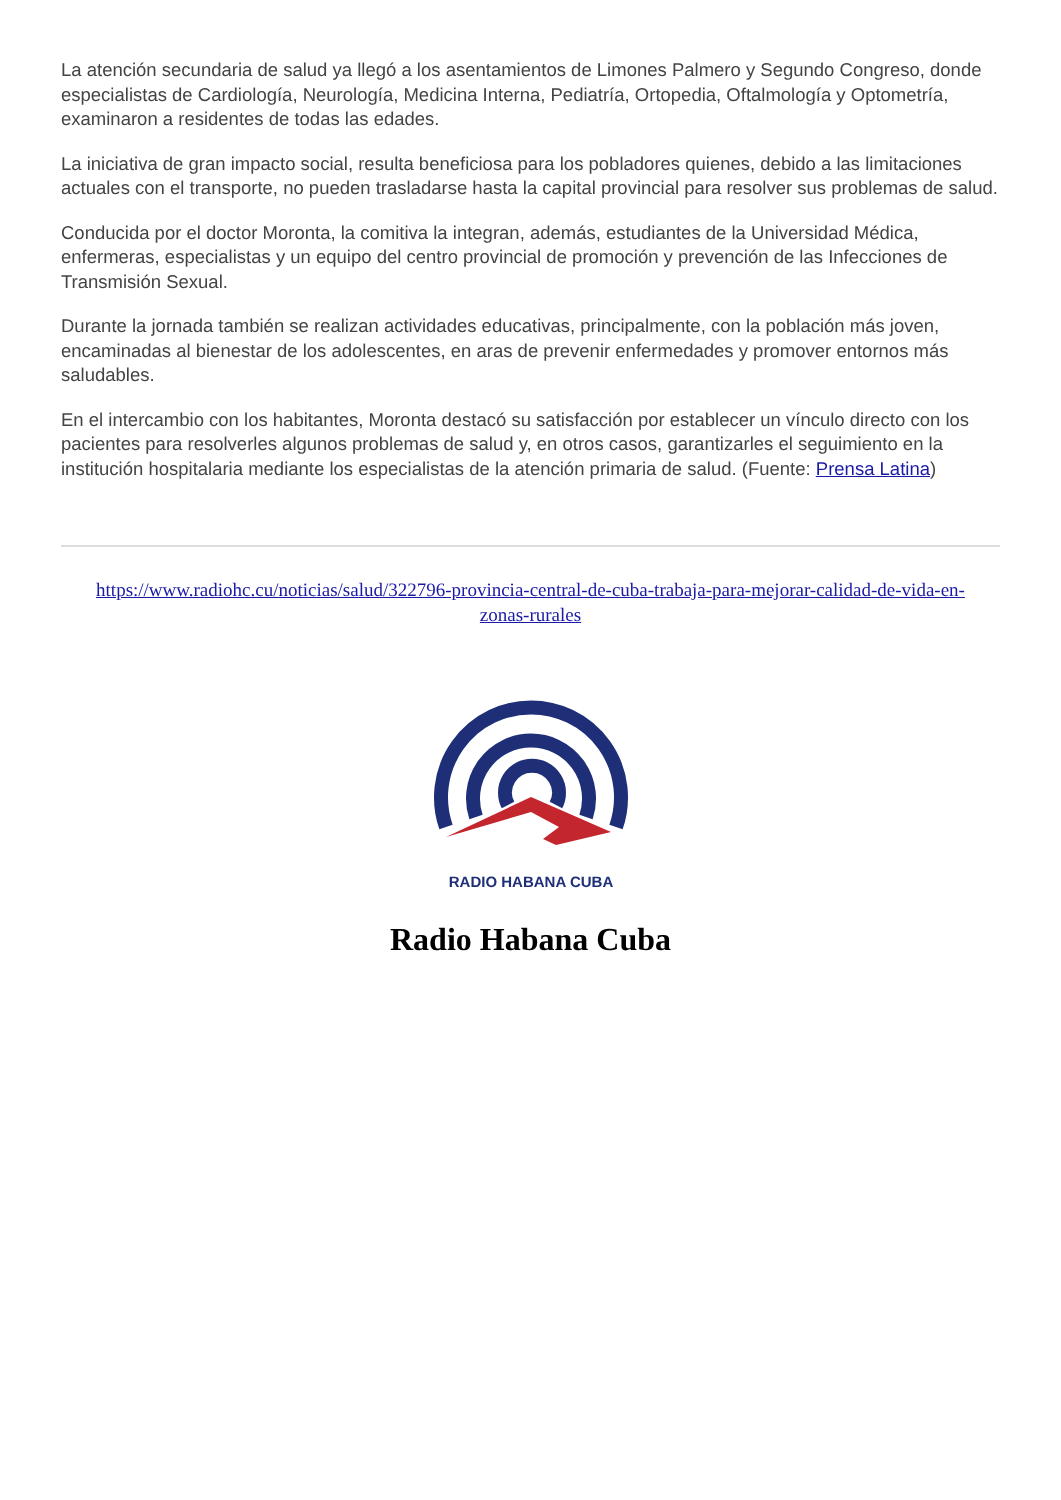La atención secundaria de salud ya llegó a los asentamientos de Limones Palmero y Segundo Congreso, donde especialistas de Cardiología, Neurología, Medicina Interna, Pediatría, Ortopedia, Oftalmología y Optometría, examinaron a residentes de todas las edades.
La iniciativa de gran impacto social, resulta beneficiosa para los pobladores quienes, debido a las limitaciones actuales con el transporte, no pueden trasladarse hasta la capital provincial para resolver sus problemas de salud.
Conducida por el doctor Moronta, la comitiva la integran, además, estudiantes de la Universidad Médica, enfermeras, especialistas y un equipo del centro provincial de promoción y prevención de las Infecciones de Transmisión Sexual.
Durante la jornada también se realizan actividades educativas, principalmente, con la población más joven, encaminadas al bienestar de los adolescentes, en aras de prevenir enfermedades y promover entornos más saludables.
En el intercambio con los habitantes, Moronta destacó su satisfacción por establecer un vínculo directo con los pacientes para resolverles algunos problemas de salud y, en otros casos, garantizarles el seguimiento en la institución hospitalaria mediante los especialistas de la atención primaria de salud. (Fuente: Prensa Latina)
https://www.radiohc.cu/noticias/salud/322796-provincia-central-de-cuba-trabaja-para-mejorar-calidad-de-vida-en-zonas-rurales
RADIO HABANA CUBA
Radio Habana Cuba